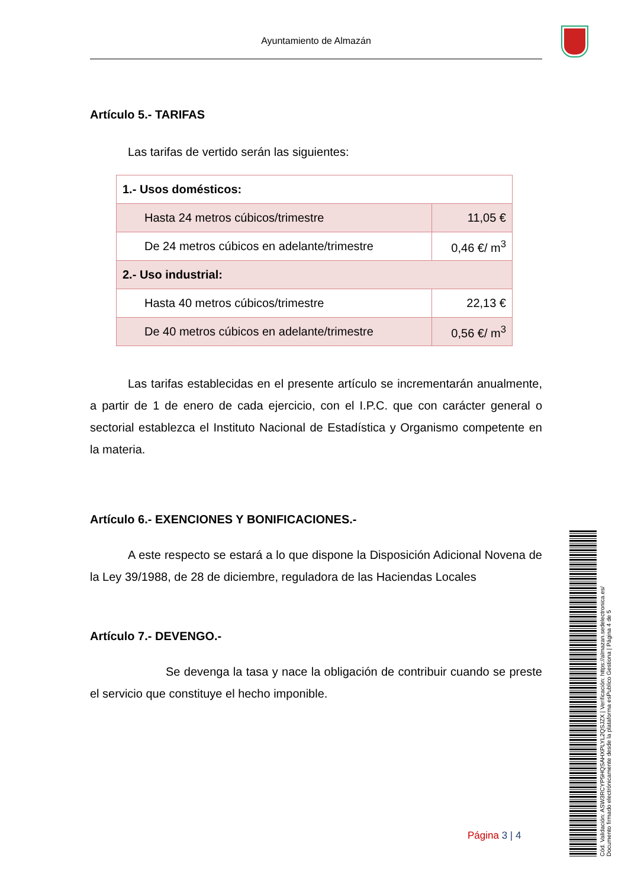Ayuntamiento de Almazán
Artículo 5.- TARIFAS
Las tarifas de vertido serán las siguientes:
| 1.- Usos domésticos: | |
| Hasta 24 metros cúbicos/trimestre | 11,05 € |
| De 24 metros cúbicos en adelante/trimestre | 0,46 €/ m<sup>3</sup> |
| 2.- Uso industrial: | |
| Hasta 40 metros cúbicos/trimestre | 22,13 € |
| De 40 metros cúbicos en adelante/trimestre | 0,56 €/ m<sup>3</sup> |
Las tarifas establecidas en el presente artículo se incrementarán anualmente, a partir de 1 de enero de cada ejercicio, con el I.P.C. que con carácter general o sectorial establezca el Instituto Nacional de Estadística y Organismo competente en la materia.
Artículo 6.- EXENCIONES Y BONIFICACIONES.-
A este respecto se estará a lo que dispone la Disposición Adicional Novena de la Ley 39/1988, de 28 de diciembre, reguladora de las Haciendas Locales
Artículo 7.- DEVENGO.-
Se devenga la tasa y nace la obligación de contribuir cuando se preste el servicio que constituye el hecho imponible.
Página 3 | 4
Cód. Validación: ASW3RCYP5HQSAHXPLYL2QSJZX | Verificación: https://almazan.sedelectronica.es/
Documento firmado electrónicamente desde la plataforma esPublico Gestiona | Página 4 de 5